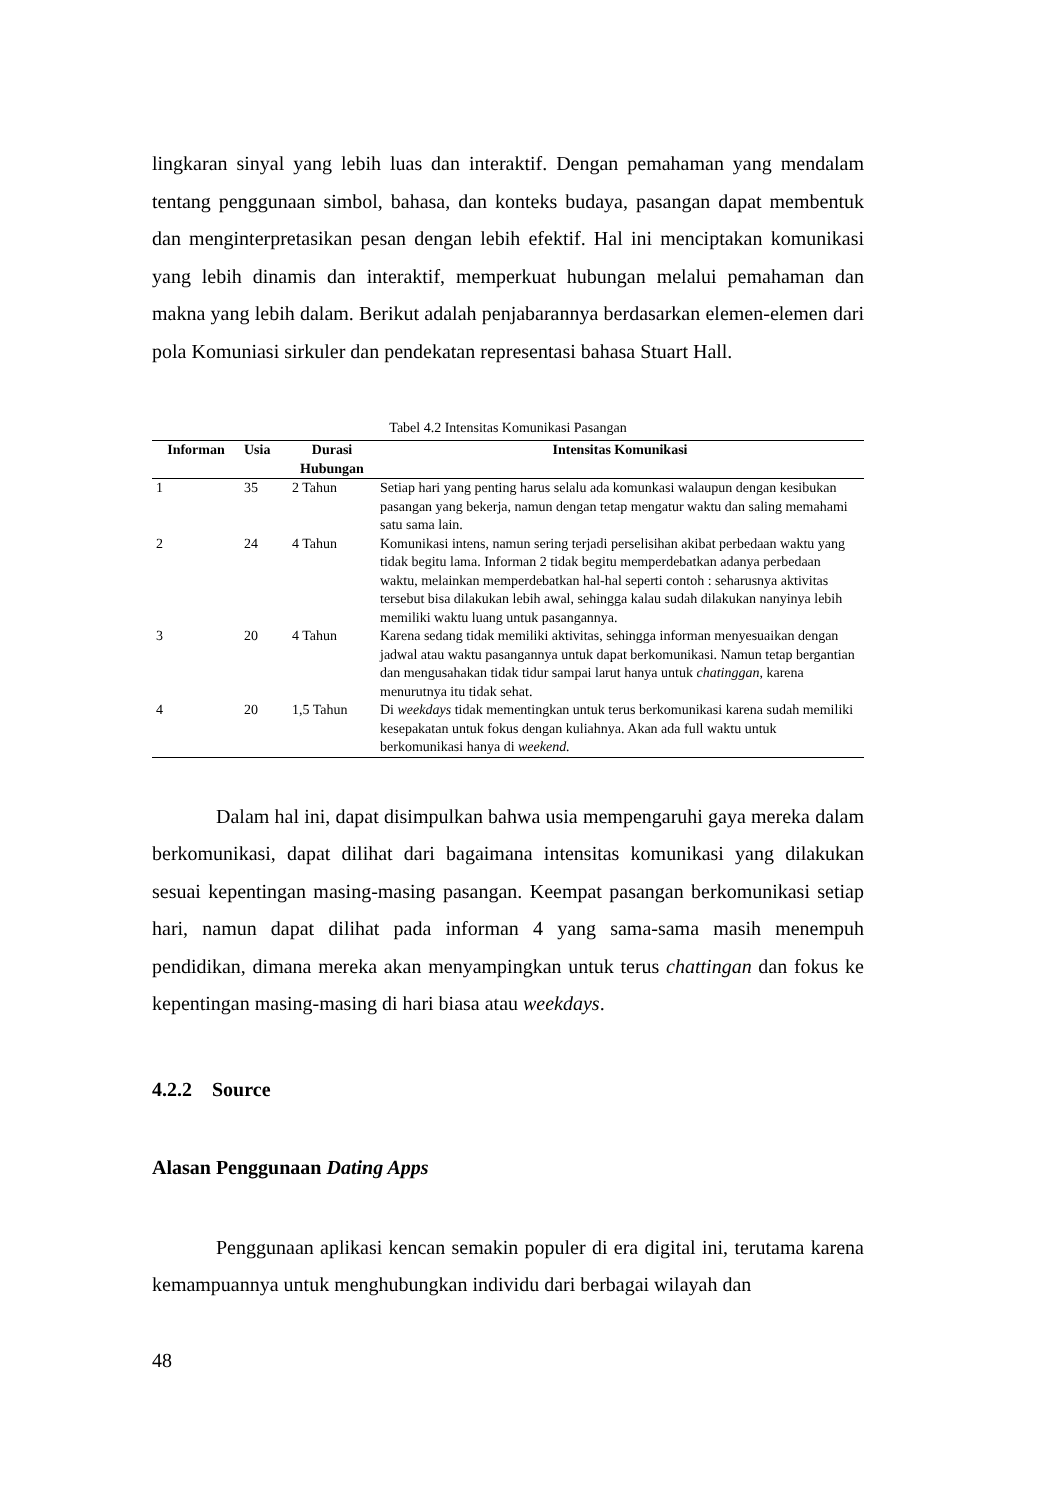lingkaran sinyal yang lebih luas dan interaktif. Dengan pemahaman yang mendalam tentang penggunaan simbol, bahasa, dan konteks budaya, pasangan dapat membentuk dan menginterpretasikan pesan dengan lebih efektif. Hal ini menciptakan komunikasi yang lebih dinamis dan interaktif, memperkuat hubungan melalui pemahaman dan makna yang lebih dalam. Berikut adalah penjabarannya berdasarkan elemen-elemen dari pola Komuniasi sirkuler dan pendekatan representasi bahasa Stuart Hall.
Tabel 4.2 Intensitas Komunikasi Pasangan
| Informan | Usia | Durasi Hubungan | Intensitas Komunikasi |
| --- | --- | --- | --- |
| 1 | 35 | 2 Tahun | Setiap hari yang penting harus selalu ada komunkasi walaupun dengan kesibukan pasangan yang bekerja, namun dengan tetap mengatur waktu dan saling memahami satu sama lain. |
| 2 | 24 | 4 Tahun | Komunikasi intens, namun sering terjadi perselisihan akibat perbedaan waktu yang tidak begitu lama. Informan 2 tidak begitu memperdebatkan adanya perbedaan waktu, melainkan memperdebatkan hal-hal seperti contoh : seharusnya aktivitas tersebut bisa dilakukan lebih awal, sehingga kalau sudah dilakukan nanyinya lebih memiliki waktu luang untuk pasangannya. |
| 3 | 20 | 4 Tahun | Karena sedang tidak memiliki aktivitas, sehingga informan menyesuaikan dengan jadwal atau waktu pasangannya untuk dapat berkomunikasi. Namun tetap bergantian dan mengusahakan tidak tidur sampai larut hanya untuk chatinggan, karena menurutnya itu tidak sehat. |
| 4 | 20 | 1,5 Tahun | Di weekdays tidak mementingkan untuk terus berkomunikasi karena sudah memiliki kesepakatan untuk fokus dengan kuliahnya. Akan ada full waktu untuk berkomunikasi hanya di weekend. |
Dalam hal ini, dapat disimpulkan bahwa usia mempengaruhi gaya mereka dalam berkomunikasi, dapat dilihat dari bagaimana intensitas komunikasi yang dilakukan sesuai kepentingan masing-masing pasangan. Keempat pasangan berkomunikasi setiap hari, namun dapat dilihat pada informan 4 yang sama-sama masih menempuh pendidikan, dimana mereka akan menyampingkan untuk terus chattingan dan fokus ke kepentingan masing-masing di hari biasa atau weekdays.
4.2.2 Source
Alasan Penggunaan Dating Apps
Penggunaan aplikasi kencan semakin populer di era digital ini, terutama karena kemampuannya untuk menghubungkan individu dari berbagai wilayah dan
48